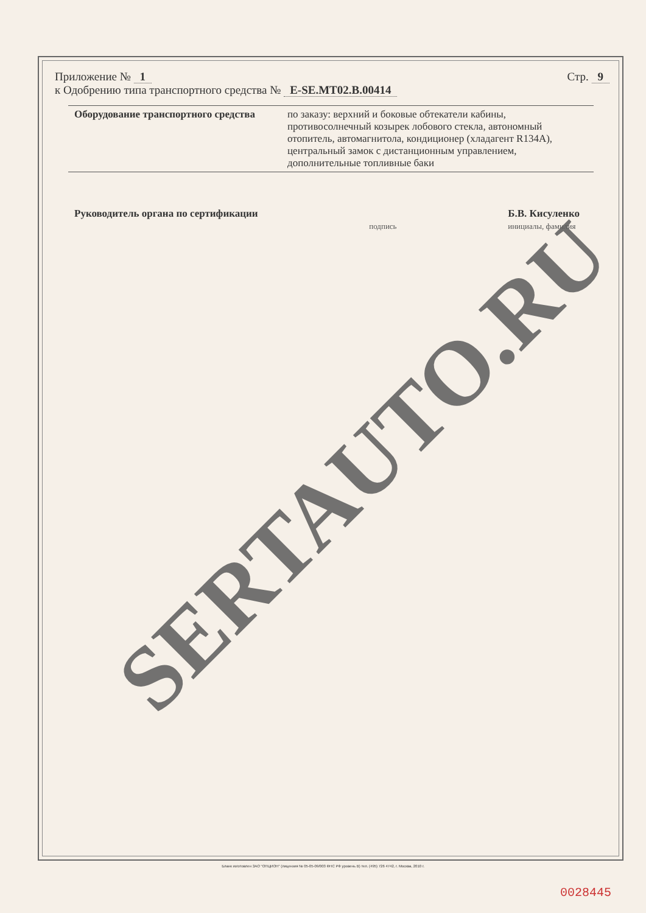Приложение № 1
к Одобрению типа транспортного средства № E-SE.MT02.B.00414
Стр. 9
| Оборудование транспортного средства | по заказу: верхний и боковые обтекатели кабины, противосолнечный козырек лобового стекла, автономный отопитель, автомагнитола, кондиционер (хладагент R134A), центральный замок с дистанционным управлением, дополнительные топливные баки |
Руководитель органа по сертификации
подпись
Б.В. Кисуленко
инициалы, фамилия
SERTAUTO.RU
Бланк изготовлен ЗАО "ОПЦИОН" (лицензия № 05-05-09/003 ФНС РФ уровень В) тел. (495) 726 4742, г. Москва, 2010 г.
0028445